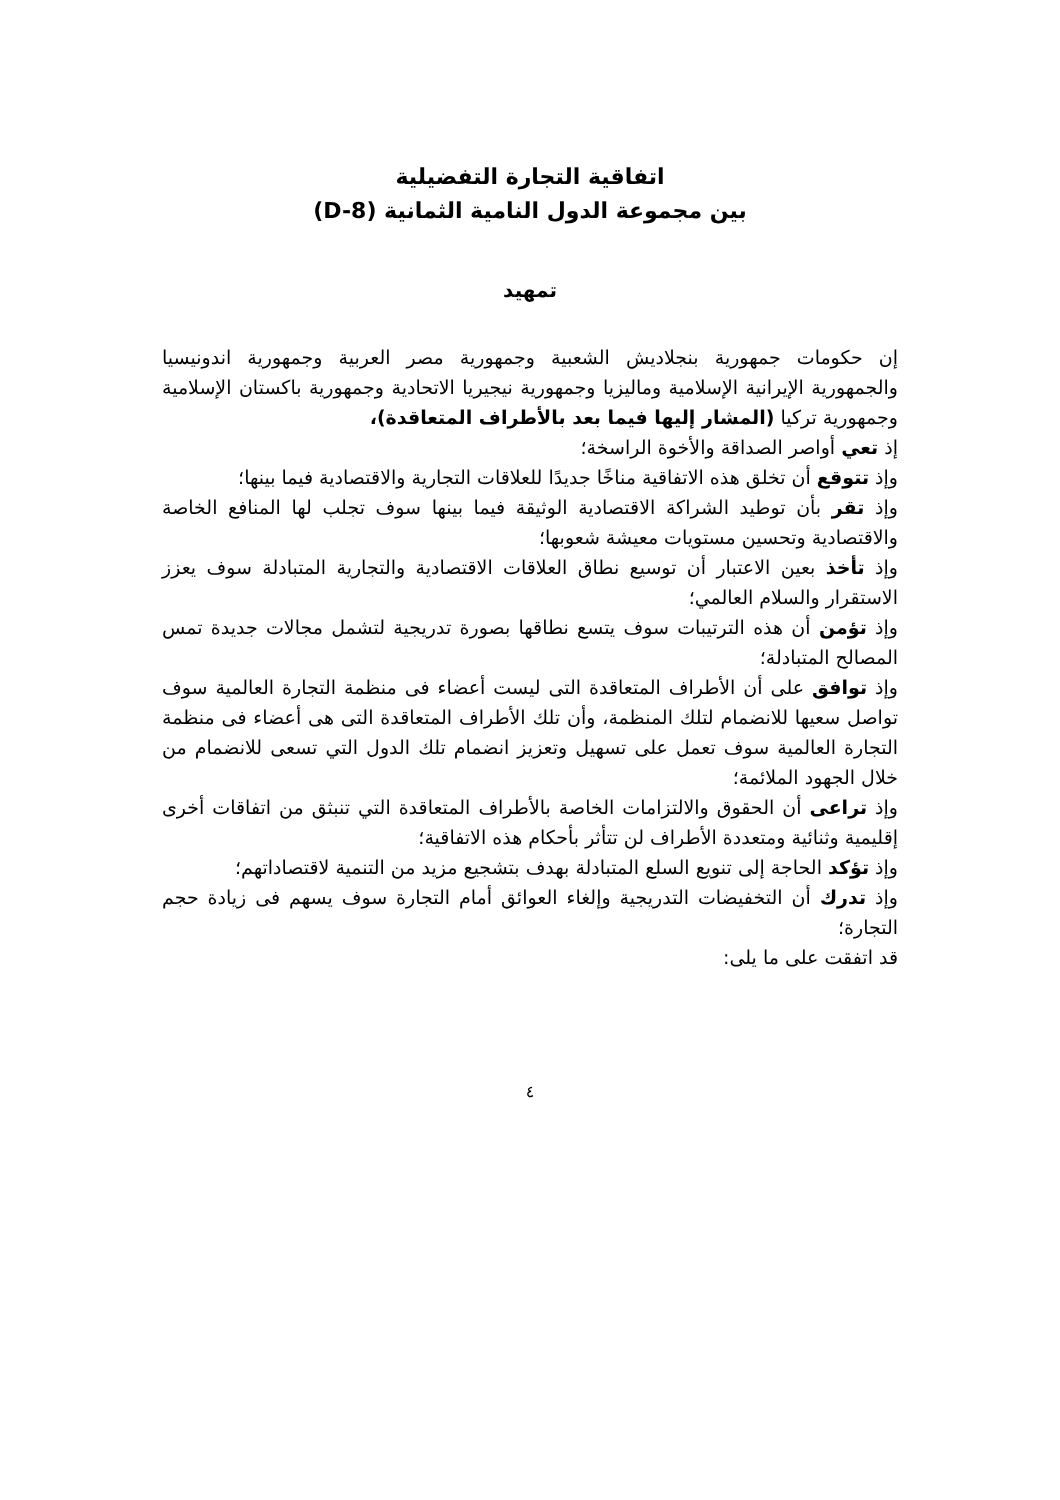اتفاقية التجارة التفضيلية
بين مجموعة الدول النامية الثمانية (D-8)
تمهيد
إن حكومات جمهورية بنجلاديش الشعبية وجمهورية مصر العربية وجمهورية اندونيسيا والجمهورية الإيرانية الإسلامية وماليزيا وجمهورية نيجيريا الاتحادية وجمهورية باكستان الإسلامية وجمهورية تركيا (المشار إليها فيما بعد بالأطراف المتعاقدة)،
إذ تعي أواصر الصداقة والأخوة الراسخة؛
وإذ تتوقع أن تخلق هذه الاتفاقية مناخًا جديدًا للعلاقات التجارية والاقتصادية فيما بينها؛
وإذ تقر بأن توطيد الشراكة الاقتصادية الوثيقة فيما بينها سوف تجلب لها المنافع الخاصة والاقتصادية وتحسين مستويات معيشة شعوبها؛
وإذ تأخذ بعين الاعتبار أن توسيع نطاق العلاقات الاقتصادية والتجارية المتبادلة سوف يعزز الاستقرار والسلام العالمي؛
وإذ تؤمن أن هذه الترتيبات سوف يتسع نطاقها بصورة تدريجية لتشمل مجالات جديدة تمس المصالح المتبادلة؛
وإذ توافق على أن الأطراف المتعاقدة التى ليست أعضاء فى منظمة التجارة العالمية سوف تواصل سعيها للانضمام لتلك المنظمة، وأن تلك الأطراف المتعاقدة التى هى أعضاء فى منظمة التجارة العالمية سوف تعمل على تسهيل وتعزيز انضمام تلك الدول التي تسعى للانضمام من خلال الجهود الملائمة؛
وإذ تراعى أن الحقوق والالتزامات الخاصة بالأطراف المتعاقدة التي تنبثق من اتفاقات أخرى إقليمية وثنائية ومتعددة الأطراف لن تتأثر بأحكام هذه الاتفاقية؛
وإذ تؤكد الحاجة إلى تنويع السلع المتبادلة بهدف بتشجيع مزيد من التنمية لاقتصاداتهم؛
وإذ تدرك أن التخفيضات التدريجية وإلغاء العوائق أمام التجارة سوف يسهم فى زيادة حجم التجارة؛
قد اتفقت على ما يلى:
٤